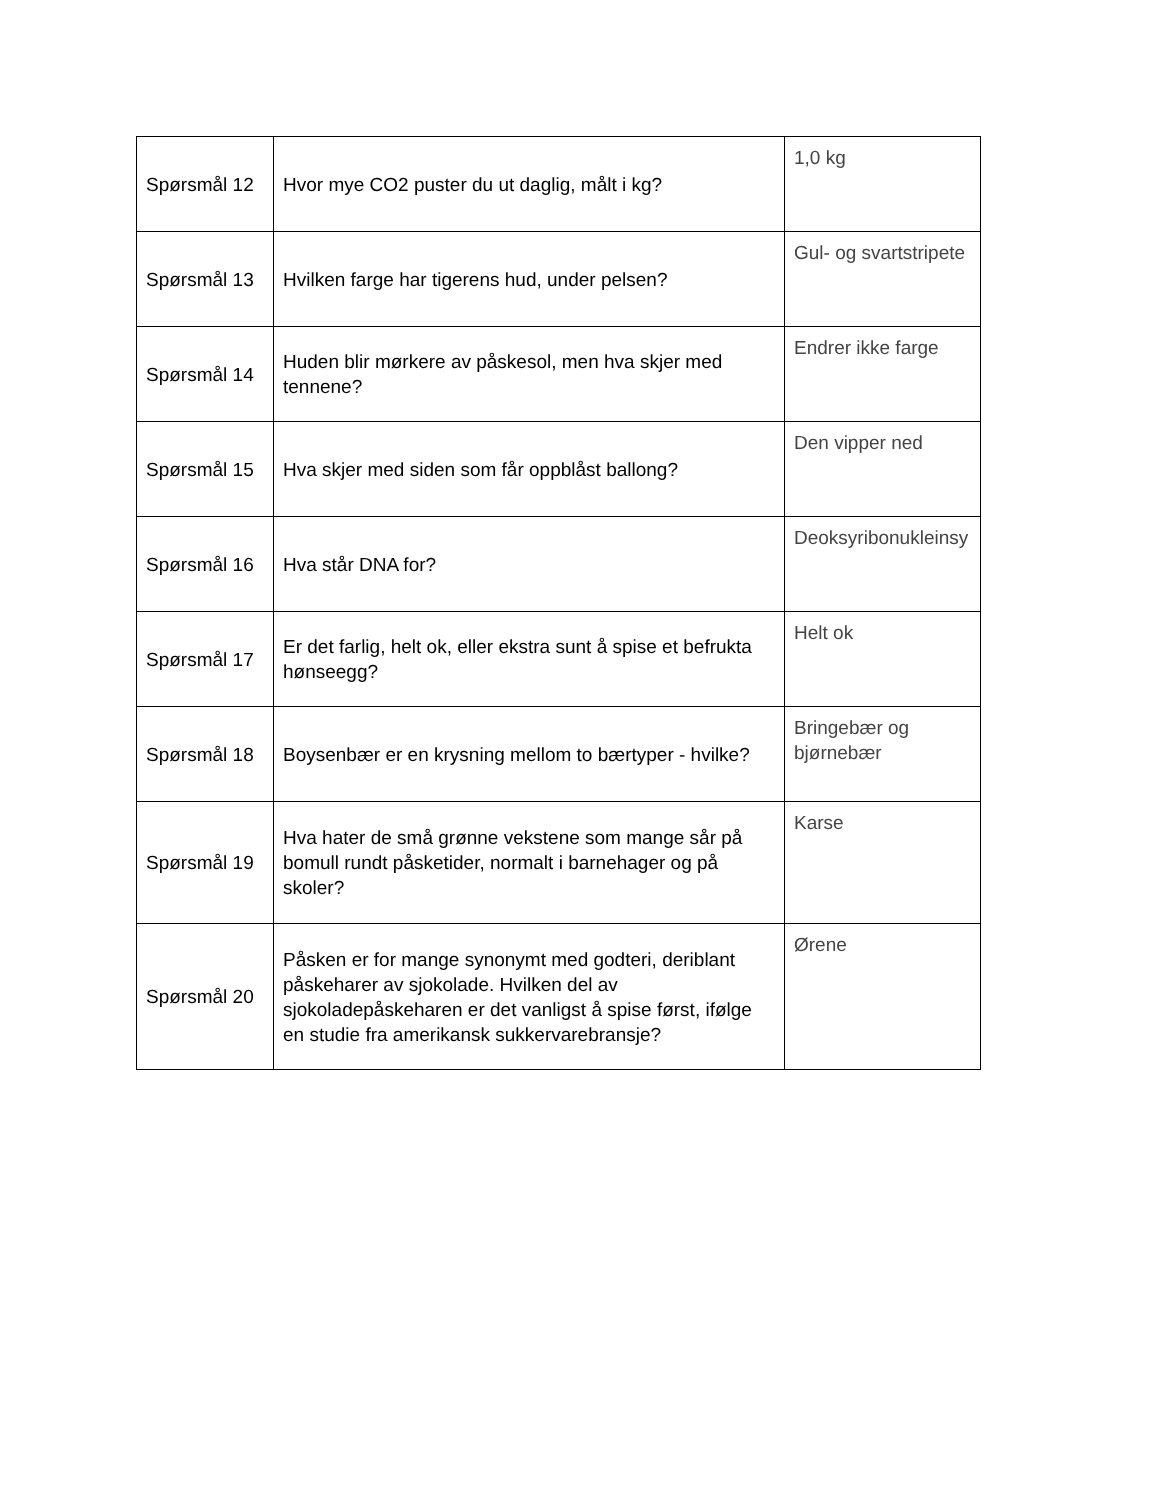| Spørsmål 12 | Hvor mye CO2 puster du ut daglig, målt i kg? | 1,0 kg |
| Spørsmål 13 | Hvilken farge har tigerens hud, under pelsen? | Gul- og svartstripete |
| Spørsmål 14 | Huden blir mørkere av påskesol, men hva skjer med tennene? | Endrer ikke farge |
| Spørsmål 15 | Hva skjer med siden som får oppblåst ballong? | Den vipper ned |
| Spørsmål 16 | Hva står DNA for? | Deoksyribonukleinsy |
| Spørsmål 17 | Er det farlig, helt ok, eller ekstra sunt å spise et befrukta hønseegg? | Helt ok |
| Spørsmål 18 | Boysenbær er en krysning mellom to bærtyper - hvilke? | Bringebær og bjørnebær |
| Spørsmål 19 | Hva hater de små grønne vekstene som mange sår på bomull rundt påsketider, normalt i barnehager og på skoler? | Karse |
| Spørsmål 20 | Påsken er for mange synonymt med godteri, deriblant påskeharer av sjokolade. Hvilken del av sjokoladepåskeharen er det vanligst å spise først, ifølge en studie fra amerikansk sukkervarebransje? | Ørene |